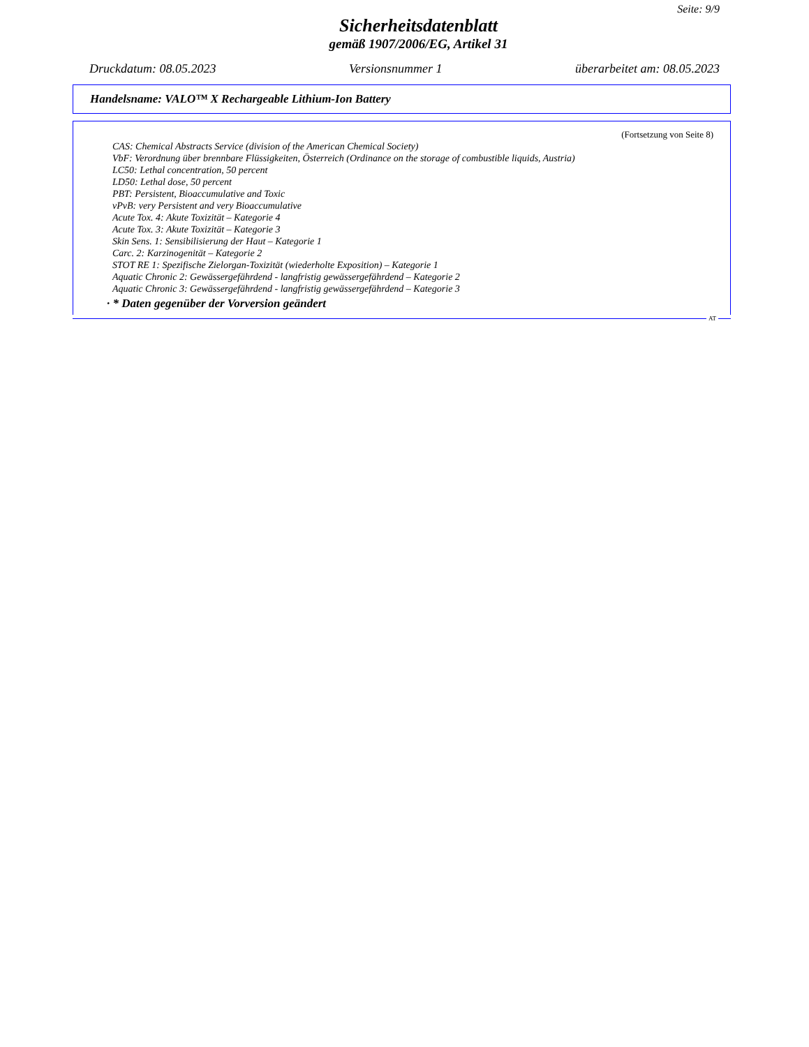Seite: 9/9
Sicherheitsdatenblatt
gemäß 1907/2006/EG, Artikel 31
Druckdatum: 08.05.2023 Versionsnummer 1 überarbeitet am: 08.05.2023
Handelsname: VALO™ X Rechargeable Lithium-Ion Battery
(Fortsetzung von Seite 8)
CAS: Chemical Abstracts Service (division of the American Chemical Society)
VbF: Verordnung über brennbare Flüssigkeiten, Österreich (Ordinance on the storage of combustible liquids, Austria)
LC50: Lethal concentration, 50 percent
LD50: Lethal dose, 50 percent
PBT: Persistent, Bioaccumulative and Toxic
vPvB: very Persistent and very Bioaccumulative
Acute Tox. 4: Akute Toxizität – Kategorie 4
Acute Tox. 3: Akute Toxizität – Kategorie 3
Skin Sens. 1: Sensibilisierung der Haut – Kategorie 1
Carc. 2: Karzinogenität – Kategorie 2
STOT RE 1: Spezifische Zielorgan-Toxizität (wiederholte Exposition) – Kategorie 1
Aquatic Chronic 2: Gewässergefährdend - langfristig gewässergefährdend – Kategorie 2
Aquatic Chronic 3: Gewässergefährdend - langfristig gewässergefährdend – Kategorie 3
· * Daten gegenüber der Vorversion geändert
AT